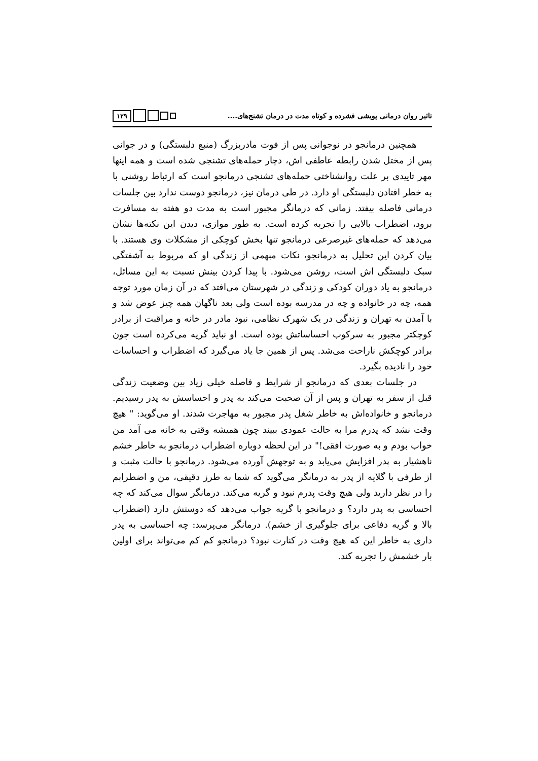تاثیر روان درمانی پویشی فشرده و کوتاه مدت در درمان تشنج‌های....
۱۲۹
همچنین درمانجو در نوجوانی پس از فوت مادربزرگ (منبع دلبستگی) و در جوانی پس از مختل شدن رابطه عاطفی اش، دچار حمله‌های تشنجی شده است و همه اینها مهر تاییدی بر علت روانشناختی حمله‌های تشنجی درمانجو است که ارتباط روشنی با به خطر افتادن دلبستگی او دارد. در طی درمان نیز، درمانجو دوست ندارد بین جلسات درمانی فاصله بیفتد. زمانی که درمانگر مجبور است به مدت دو هفته به مسافرت برود، اضطراب بالایی را تجربه کرده است. به طور موازی، دیدن این نکته‌ها نشان می‌دهد که حمله‌های غیرصرعی درمانجو تنها بخش کوچکی از مشکلات وی هستند. با بیان کردن این تحلیل به درمانجو، نکات مبهمی از زندگی او که مربوط به آشفتگی سبک دلبستگی اش است، روشن می‌شود. با پیدا کردن بینش نسبت به این مسائل، درمانجو به یاد دوران کودکی و زندگی در شهرستان می‌افتد که در آن زمان مورد توجه همه، چه در خانواده و چه در مدرسه بوده است ولی بعد ناگهان همه چیز عوض شد و با آمدن به تهران و زندگی در یک شهرک نظامی، نبود مادر در خانه و مراقبت از برادر کوچکتر مجبور به سرکوب احساساتش بوده است. او نباید گریه می‌کرده است چون برادر کوچکش ناراحت می‌شد. پس از همین جا یاد می‌گیرد که اضطراب و احساسات خود را نادیده بگیرد.
در جلسات بعدی که درمانجو از شرایط و فاصله خیلی زیاد بین وضعیت زندگی قبل از سفر به تهران و پس از آن صحبت می‌کند به پدر و احساسش به پدر رسیدیم. درمانجو و خانواده‌اش به خاطر شغل پدر مجبور به مهاجرت شدند. او می‌گوید: " هیچ وقت نشد که پدرم مرا به حالت عمودی ببیند چون همیشه وقتی به خانه می آمد من خواب بودم و به صورت افقی!" در این لحظه دوباره اضطراب درمانجو به خاطر خشم ناهشیار به پدر افزایش می‌یابد و به توجهش آورده می‌شود. درمانجو با حالت مثبت و از طرفی با گلایه از پدر به درمانگر می‌گوید که شما به طرز دقیقی، من و اضطرابم را در نظر دارید ولی هیچ وقت پدرم نبود و گریه می‌کند. درمانگر سوال می‌کند که چه احساسی به پدر دارد؟ و درمانجو با گریه جواب می‌دهد که دوستش دارد (اضطراب بالا و گریه دفاعی برای جلوگیری از خشم). درمانگر می‌پرسد: چه احساسی به پدر داری به خاطر این که هیچ وقت در کنارت نبود؟ درمانجو کم کم می‌تواند برای اولین بار خشمش را تجربه کند.